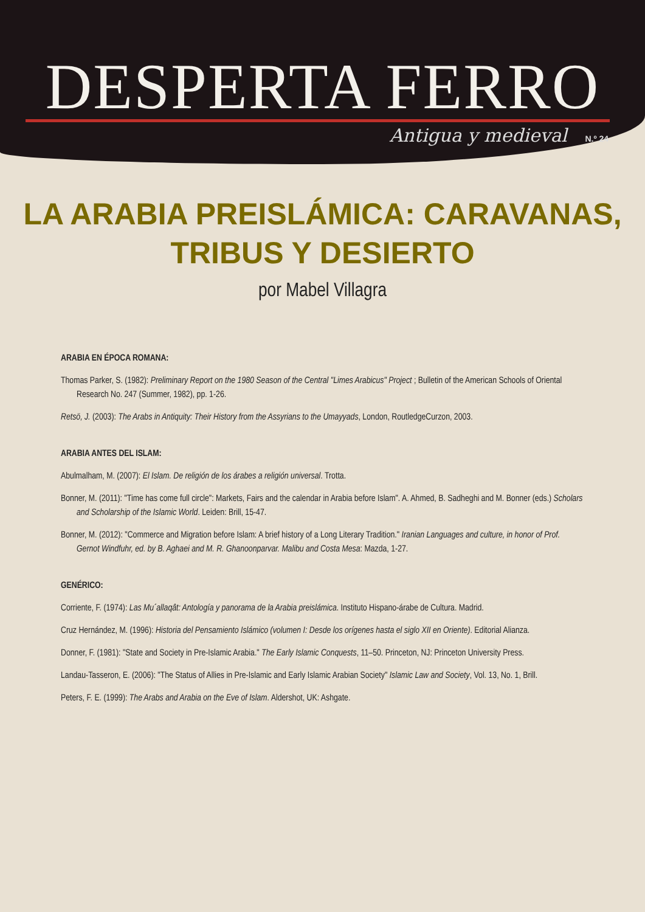DESPERTA FERRO
Antigua y medieval N.º 24
LA ARABIA PREISLÁMICA: CARAVANAS,
TRIBUS Y DESIERTO
por Mabel Villagra
ARABIA EN ÉPOCA ROMANA:
Thomas Parker, S. (1982): Preliminary Report on the 1980 Season of the Central "Limes Arabicus" Project ; Bulletin of the American Schools of Oriental Research No. 247 (Summer, 1982), pp. 1-26.
Retsö, J. (2003): The Arabs in Antiquity: Their History from the Assyrians to the Umayyads, London, RoutledgeCurzon, 2003.
ARABIA ANTES DEL ISLAM:
Abulmalham, M. (2007): El Islam. De religión de los árabes a religión universal. Trotta.
Bonner, M. (2011): "Time has come full circle": Markets, Fairs and the calendar in Arabia before Islam". A. Ahmed, B. Sadheghi and M. Bonner (eds.) Scholars and Scholarship of the Islamic World. Leiden: Brill, 15-47.
Bonner, M. (2012): "Commerce and Migration before Islam: A brief history of a Long Literary Tradition." Iranian Languages and culture, in honor of Prof. Gernot Windfuhr, ed. by B. Aghaei and M. R. Ghanoonparvar. Malibu and Costa Mesa: Mazda, 1-27.
GENÉRICO:
Corriente, F. (1974): Las Mu´allaqât: Antología y panorama de la Arabia preislámica. Instituto Hispano-árabe de Cultura. Madrid.
Cruz Hernández, M. (1996): Historia del Pensamiento Islámico (volumen I: Desde los orígenes hasta el siglo XII en Oriente). Editorial Alianza.
Donner, F. (1981): "State and Society in Pre-Islamic Arabia." The Early Islamic Conquests, 11–50. Princeton, NJ: Princeton University Press.
Landau-Tasseron, E. (2006): "The Status of Allies in Pre-Islamic and Early Islamic Arabian Society" Islamic Law and Society, Vol. 13, No. 1, Brill.
Peters, F. E. (1999): The Arabs and Arabia on the Eve of Islam. Aldershot, UK: Ashgate.